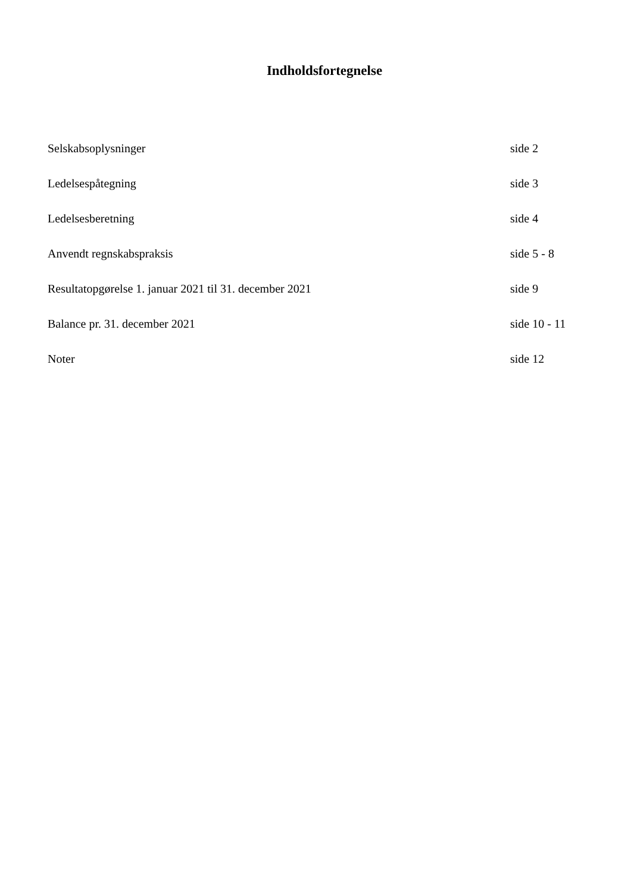Indholdsfortegnelse
Selskabsoplysninger side 2
Ledelsespåtegning side 3
Ledelsesberetning side 4
Anvendt regnskabspraksis side 5 - 8
Resultatopgørelse 1. januar 2021 til 31. december 2021 side 9
Balance pr. 31. december 2021 side 10 - 11
Noter side 12